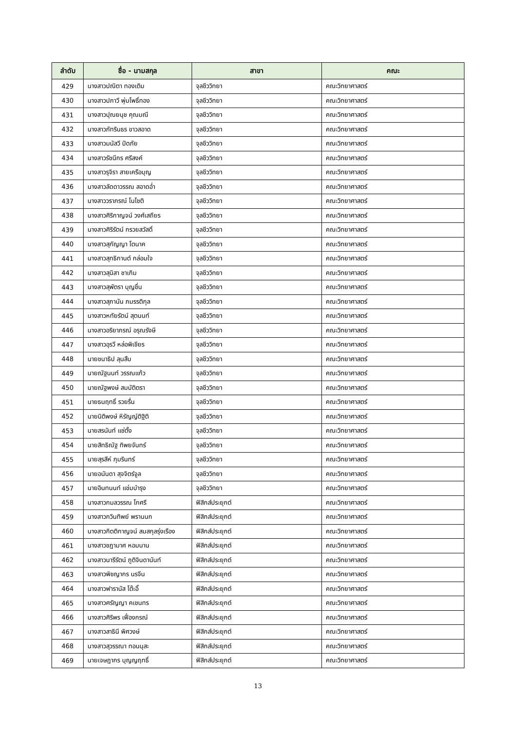| ลำดับ | ชื่อ - นามสกุล | สาขา | คณะ |
| --- | --- | --- | --- |
| 429 | นางสาวปณิตา ทองเติม | จุลชีววิทยา | คณะวิทยาศาสตร์ |
| 430 | นางสาวปภาวี พุ่มโพธิ์ทอง | จุลชีววิทยา | คณะวิทยาศาสตร์ |
| 431 | นางสาวปุณยนุช คุณมณี | จุลชีววิทยา | คณะวิทยาศาสตร์ |
| 432 | นางสาวภัทรินธร ขาวสอาด | จุลชีววิทยา | คณะวิทยาศาสตร์ |
| 433 | นางสาวมนัสวี ปัดภัย | จุลชีววิทยา | คณะวิทยาศาสตร์ |
| 434 | นางสาวรัชนีกร ศรีสงค์ | จุลชีววิทยา | คณะวิทยาศาสตร์ |
| 435 | นางสาวรุจิรา สายเครือบุญ | จุลชีววิทยา | คณะวิทยาศาสตร์ |
| 436 | นางสาวลัดดาวรรณ สอาดอ่ำ | จุลชีววิทยา | คณะวิทยาศาสตร์ |
| 437 | นางสาววราภรณ์ โนโชติ | จุลชีววิทยา | คณะวิทยาศาสตร์ |
| 438 | นางสาวศิริกาญจน์ วงศ์เสถียร | จุลชีววิทยา | คณะวิทยาศาสตร์ |
| 439 | นางสาวศิริรัตน์ กรวยสวัสดิ์ | จุลชีววิทยา | คณะวิทยาศาสตร์ |
| 440 | นางสาวสุกัญญา โตนาค | จุลชีววิทยา | คณะวิทยาศาสตร์ |
| 441 | นางสาวสุทธิกานต์ กล่อมใจ | จุลชีววิทยา | คณะวิทยาศาสตร์ |
| 442 | นางสาวสุนิสา ชาเกิม | จุลชีววิทยา | คณะวิทยาศาสตร์ |
| 443 | นางสาวสุพัตรา บุญชื่น | จุลชีววิทยา | คณะวิทยาศาสตร์ |
| 444 | นางสาวสุภานัน ภมรรติกุล | จุลชีววิทยา | คณะวิทยาศาสตร์ |
| 445 | นางสาวหทัยรัตน์ สุตนนท์ | จุลชีววิทยา | คณะวิทยาศาสตร์ |
| 446 | นางสาวอริยาภรณ์ อรุณรังษี | จุลชีววิทยา | คณะวิทยาศาสตร์ |
| 447 | นางสาวอุรวี หล่อพิเชียร | จุลชีววิทยา | คณะวิทยาศาสตร์ |
| 448 | นายชนาธิป ลุนสืบ | จุลชีววิทยา | คณะวิทยาศาสตร์ |
| 449 | นายณัฐนนท์ วรรณแก้ว | จุลชีววิทยา | คณะวิทยาศาสตร์ |
| 450 | นายณัฐพงษ์ สมบัติตรา | จุลชีววิทยา | คณะวิทยาศาสตร์ |
| 451 | นายธนฤทธิ์ รวยรื่น | จุลชีววิทยา | คณะวิทยาศาสตร์ |
| 452 | นายนิติพงษ์ หิรัญญ์ติฐิติ | จุลชีววิทยา | คณะวิทยาศาสตร์ |
| 453 | นายสรนันท์ แซ่ตั้ง | จุลชีววิทยา | คณะวิทยาศาสตร์ |
| 454 | นายสิทธิณัฐ ทิพยจันทร์ | จุลชีววิทยา | คณะวิทยาศาสตร์ |
| 455 | นายสุรสีห์ ภุมรินทร์ | จุลชีววิทยา | คณะวิทยาศาสตร์ |
| 456 | นายอนันดา สุจจิตร์จูล | จุลชีววิทยา | คณะวิทยาศาสตร์ |
| 457 | นายอินทนนท์ แช่มบำรุง | จุลชีววิทยา | คณะวิทยาศาสตร์ |
| 458 | นางสาวกมลวรรณ โกศรี | ฟิสิกส์ประยุกต์ | คณะวิทยาศาสตร์ |
| 459 | นางสาวกวินทิพย์ พรานนก | ฟิสิกส์ประยุกต์ | คณะวิทยาศาสตร์ |
| 460 | นางสาวกิตติกาญจน์ สมสกุลรุ่งเรือง | ฟิสิกส์ประยุกต์ | คณะวิทยาศาสตร์ |
| 461 | นางสาวชฎามาศ หอมนาน | ฟิสิกส์ประยุกต์ | คณะวิทยาศาสตร์ |
| 462 | นางสาวนารีรัตน์ ภูติจินดานันท์ | ฟิสิกส์ประยุกต์ | คณะวิทยาศาสตร์ |
| 463 | นางสาวพิชญากร นรจีน | ฟิสิกส์ประยุกต์ | คณะวิทยาศาสตร์ |
| 464 | นางสาวฟารานัส โต๊ะอิ๊ | ฟิสิกส์ประยุกต์ | คณะวิทยาศาสตร์ |
| 465 | นางสาวศรัญญา คเชนทร | ฟิสิกส์ประยุกต์ | คณะวิทยาศาสตร์ |
| 466 | นางสาวศิริพร เฟื่องกรณ์ | ฟิสิกส์ประยุกต์ | คณะวิทยาศาสตร์ |
| 467 | นางสาวสาธินี พิศวงษ์ | ฟิสิกส์ประยุกต์ | คณะวิทยาศาสตร์ |
| 468 | นางสาวสุวรรณา ทอนนุสะ | ฟิสิกส์ประยุกต์ | คณะวิทยาศาสตร์ |
| 469 | นายเจษฎากร บุญญฤทธิ์ | ฟิสิกส์ประยุกต์ | คณะวิทยาศาสตร์ |
13